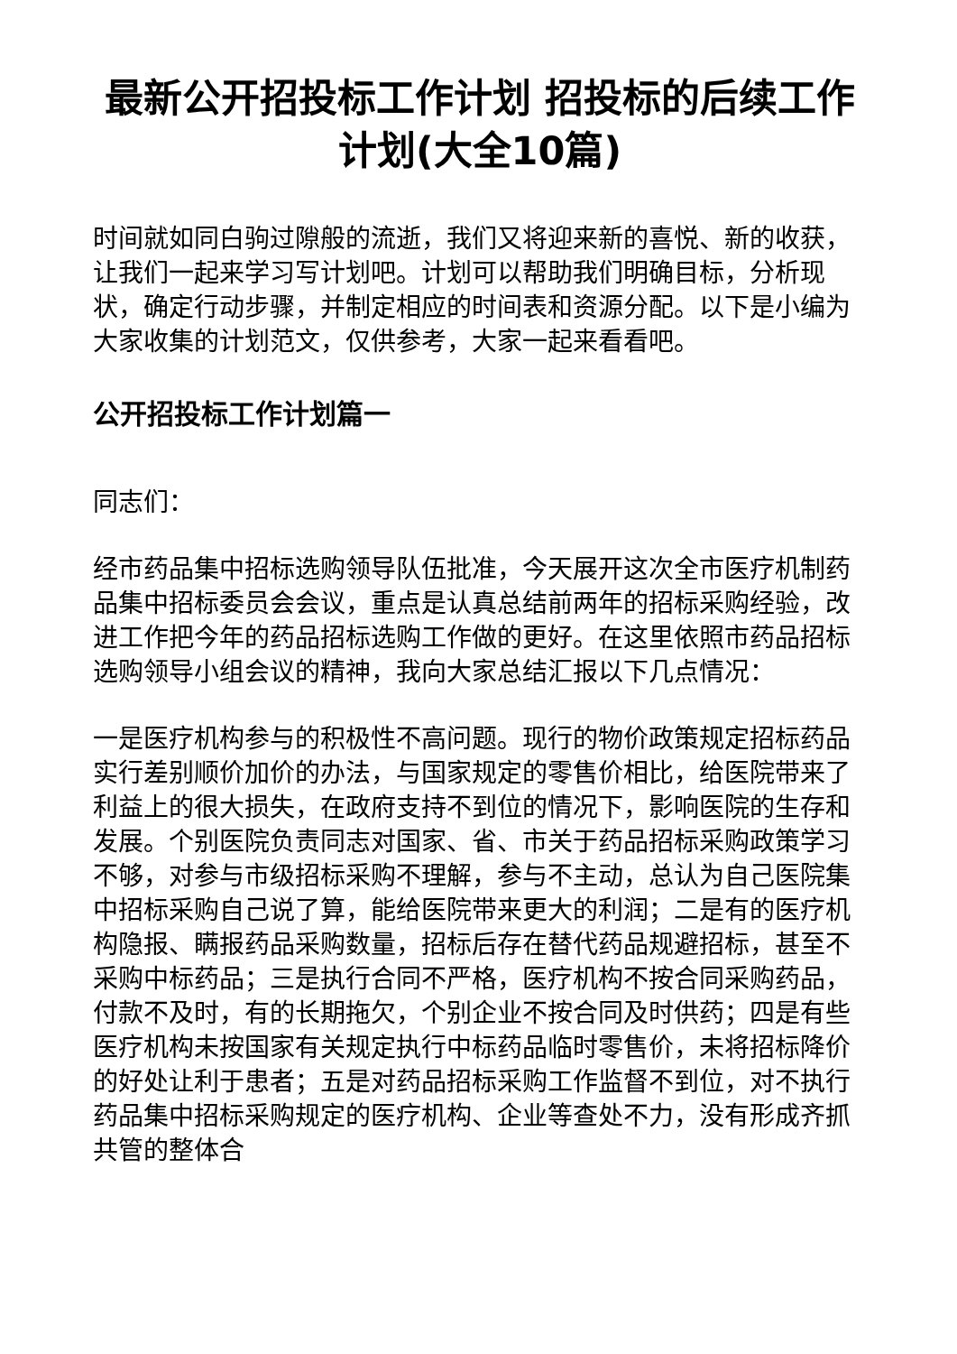最新公开招投标工作计划 招投标的后续工作计划(大全10篇)
时间就如同白驹过隙般的流逝，我们又将迎来新的喜悦、新的收获，让我们一起来学习写计划吧。计划可以帮助我们明确目标，分析现状，确定行动步骤，并制定相应的时间表和资源分配。以下是小编为大家收集的计划范文，仅供参考，大家一起来看看吧。
公开招投标工作计划篇一
同志们：
经市药品集中招标选购领导队伍批准，今天展开这次全市医疗机制药品集中招标委员会会议，重点是认真总结前两年的招标采购经验，改进工作把今年的药品招标选购工作做的更好。在这里依照市药品招标选购领导小组会议的精神，我向大家总结汇报以下几点情况：
一是医疗机构参与的积极性不高问题。现行的物价政策规定招标药品实行差别顺价加价的办法，与国家规定的零售价相比，给医院带来了利益上的很大损失，在政府支持不到位的情况下，影响医院的生存和发展。个别医院负责同志对国家、省、市关于药品招标采购政策学习不够，对参与市级招标采购不理解，参与不主动，总认为自己医院集中招标采购自己说了算，能给医院带来更大的利润；二是有的医疗机构隐报、瞒报药品采购数量，招标后存在替代药品规避招标，甚至不采购中标药品；三是执行合同不严格，医疗机构不按合同采购药品，付款不及时，有的长期拖欠，个别企业不按合同及时供药；四是有些医疗机构未按国家有关规定执行中标药品临时零售价，未将招标降价的好处让利于患者；五是对药品招标采购工作监督不到位，对不执行药品集中招标采购规定的医疗机构、企业等查处不力，没有形成齐抓共管的整体合